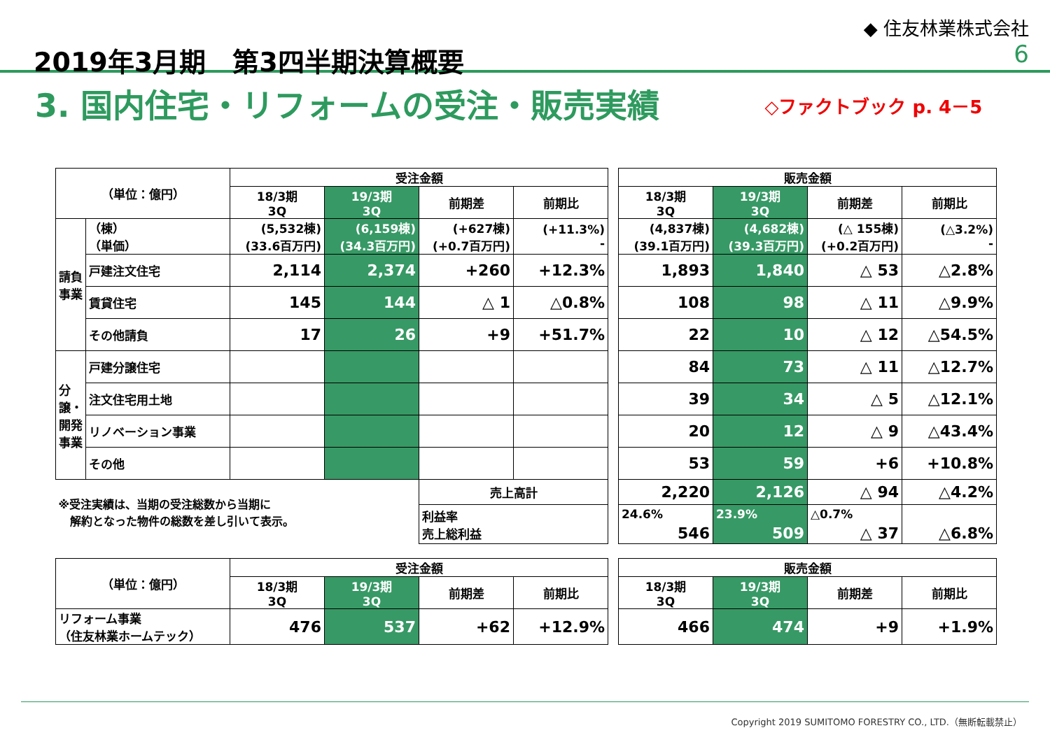2019年3月期　第3四半期決算概要
◆ 住友林業株式会社
6
3. 国内住宅・リフォームの受注・販売実績
◇ファクトブック p. 4－5
| （単位：億円） | | 受注金額 | | | | | 販売金額 | | | |
| --- | --- | --- | --- | --- | --- | --- | --- | --- | --- | --- |
| | | 18/3期 3Q | 19/3期 3Q | 前期差 | 前期比 | | 18/3期 3Q | 19/3期 3Q | 前期差 | 前期比 |
| 請負事業 | （棟） （単価） | (5,532棟) (33.6百万円) | (6,159棟) (34.3百万円) | (+627棟) (+0.7百万円) | (+11.3%) - | | (4,837棟) (39.1百万円) | (4,682棟) (39.3百万円) | (△ 155棟) (+0.2百万円) | (△3.2%) - |
| | 戸建注文住宅 | 2,114 | 2,374 | +260 | +12.3% | | 1,893 | 1,840 | △ 53 | △2.8% |
| | 賃貸住宅 | 145 | 144 | △ 1 | △0.8% | | 108 | 98 | △ 11 | △9.9% |
| | その他請負 | 17 | 26 | +9 | +51.7% | | 22 | 10 | △ 12 | △54.5% |
| 分譲・開発事業 | 戸建分譲住宅 | | | | | | 84 | 73 | △ 11 | △12.7% |
| | 注文住宅用土地 | | | | | | 39 | 34 | △ 5 | △12.1% |
| | リノベーション事業 | | | | | | 20 | 12 | △ 9 | △43.4% |
| | その他 | | | | | | 53 | 59 | +6 | +10.8% |
| ※受注実績は、当期の受注総数から当期に 解約となった物件の総数を差し引いて表示。 | | | | 売上高計 | | | 2,220 | 2,126 | △ 94 | △4.2% |
| | | | | 利益率 売上総利益 | | | 24.6% 546 | 23.9% 509 | △0.7% △ 37 | △6.8% |
| （単位：億円） | 受注金額 | | | | | 販売金額 | | | |
| --- | --- | --- | --- | --- | --- | --- | --- | --- | --- |
| | 18/3期 3Q | 19/3期 3Q | 前期差 | 前期比 | | 18/3期 3Q | 19/3期 3Q | 前期差 | 前期比 |
| リフォーム事業 （住友林業ホームテック） | 476 | 537 | +62 | +12.9% | | 466 | 474 | +9 | +1.9% |
Copyright 2019 SUMITOMO FORESTRY CO., LTD.（無断転載禁止）